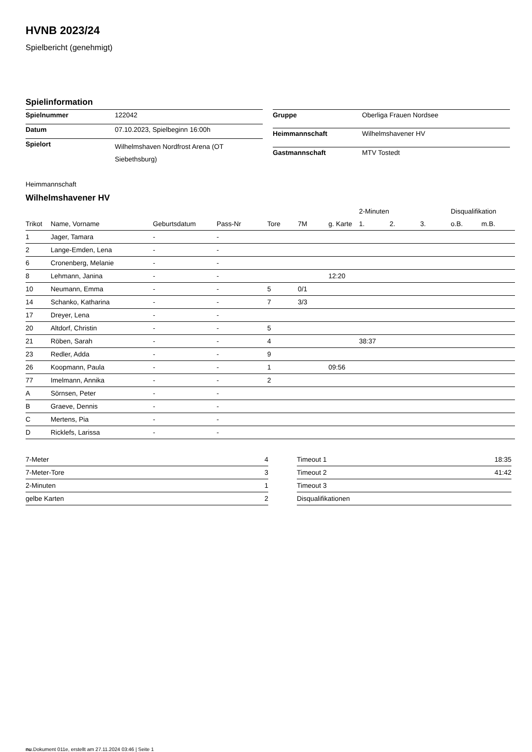HVNB 2023/24
Spielbericht (genehmigt)
Spielinformation
| Spielnummer | 122042 |
| Datum | 07.10.2023, Spielbeginn 16:00h |
| Spielort | Wilhelmshaven Nordfrost Arena (OT Siebethsburg) |
| Gruppe | Oberliga Frauen Nordsee |
| Heimmannschaft | Wilhelmshavener HV |
| Gastmannschaft | MTV Tostedt |
Heimmannschaft
Wilhelmshavener HV
| | | | | | | | 2-Minuten | | | Disqualifikation | |
| --- | --- | --- | --- | --- | --- | --- | --- | --- | --- | --- | --- |
| Trikot | Name, Vorname | Geburtsdatum | Pass-Nr | Tore | 7M | g. Karte | 1. | 2. | 3. | o.B. | m.B. |
| 1 | Jager, Tamara | - | - | | | | | | | | |
| 2 | Lange-Emden, Lena | - | - | | | | | | | | |
| 6 | Cronenberg, Melanie | - | - | | | | | | | | |
| 8 | Lehmann, Janina | - | - | | | 12:20 | | | | | |
| 10 | Neumann, Emma | - | - | 5 | 0/1 | | | | | | |
| 14 | Schanko, Katharina | - | - | 7 | 3/3 | | | | | | |
| 17 | Dreyer, Lena | - | - | | | | | | | | |
| 20 | Altdorf, Christin | - | - | 5 | | | | | | | |
| 21 | Röben, Sarah | - | - | 4 | | | 38:37 | | | | |
| 23 | Redler, Adda | - | - | 9 | | | | | | | |
| 26 | Koopmann, Paula | - | - | 1 | | 09:56 | | | | | |
| 77 | Imelmann, Annika | - | - | 2 | | | | | | | |
| A | Sörnsen, Peter | - | - | | | | | | | | |
| B | Graeve, Dennis | - | - | | | | | | | | |
| C | Mertens, Pia | - | - | | | | | | | | |
| D | Ricklefs, Larissa | - | - | | | | | | | | |
| 7-Meter | 4 |
| 7-Meter-Tore | 3 |
| 2-Minuten | 1 |
| gelbe Karten | 2 |
| Timeout 1 | 18:35 |
| Timeout 2 | 41:42 |
| Timeout 3 | |
| Disqualifikationen | |
nu.Dokument 011e, erstellt am 27.11.2024 03:46 | Seite 1